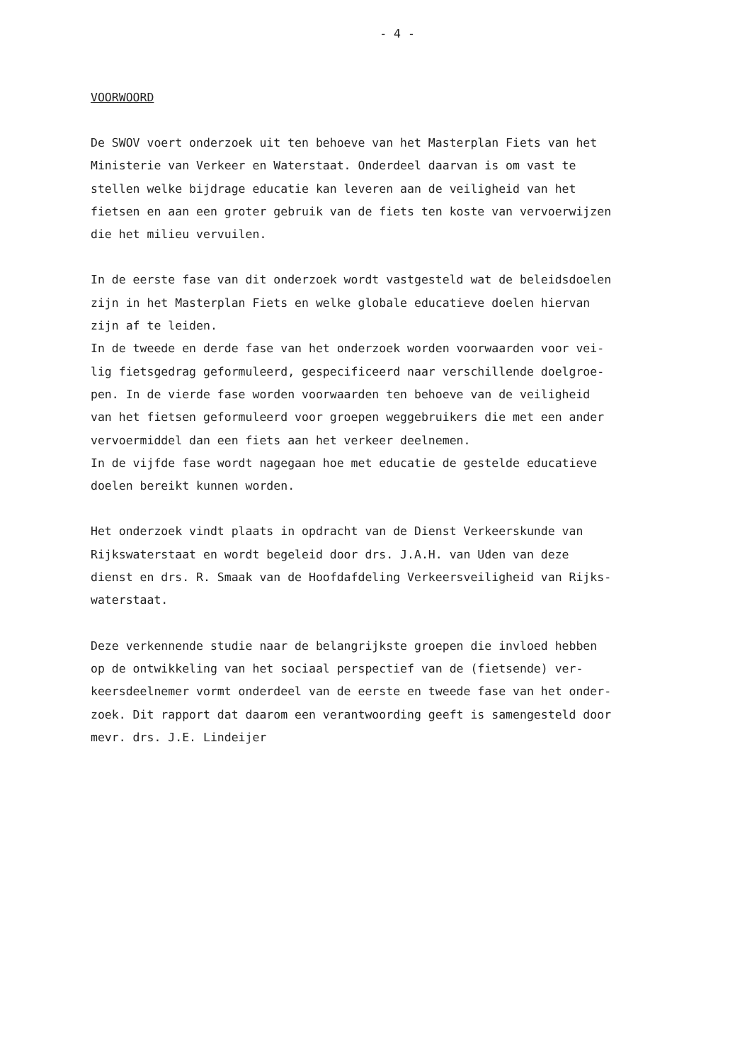- 4 -
VOORWOORD
De SWOV voert onderzoek uit ten behoeve van het Masterplan Fiets van het Ministerie van Verkeer en Waterstaat. Onderdeel daarvan is om vast te stellen welke bijdrage educatie kan leveren aan de veiligheid van het fietsen en aan een groter gebruik van de fiets ten koste van vervoerwijzen die het milieu vervuilen.
In de eerste fase van dit onderzoek wordt vastgesteld wat de beleidsdoelen zijn in het Masterplan Fiets en welke globale educatieve doelen hiervan zijn af te leiden.
In de tweede en derde fase van het onderzoek worden voorwaarden voor vei- lig fietsgedrag geformuleerd, gespecificeerd naar verschillende doelgroe- pen. In de vierde fase worden voorwaarden ten behoeve van de veiligheid van het fietsen geformuleerd voor groepen weggebruikers die met een ander vervoermiddel dan een fiets aan het verkeer deelnemen.
In de vijfde fase wordt nagegaan hoe met educatie de gestelde educatieve doelen bereikt kunnen worden.
Het onderzoek vindt plaats in opdracht van de Dienst Verkeerskunde van Rijkswaterstaat en wordt begeleid door drs. J.A.H. van Uden van deze dienst en drs. R. Smaak van de Hoofdafdeling Verkeersveiligheid van Rijks- waterstaat.
Deze verkennende studie naar de belangrijkste groepen die invloed hebben op de ontwikkeling van het sociaal perspectief van de (fietsende) ver- keersdeelnemer vormt onderdeel van de eerste en tweede fase van het onder- zoek. Dit rapport dat daarom een verantwoording geeft is samengesteld door mevr. drs. J.E. Lindeijer